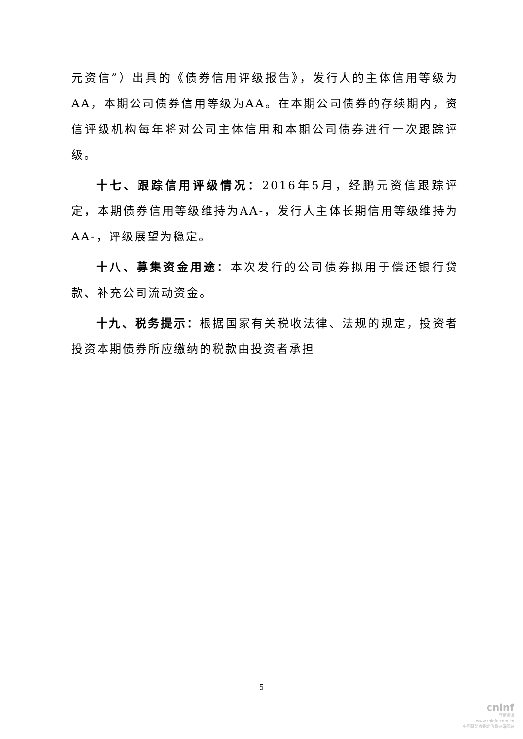元资信”）出具的《债券信用评级报告》，发行人的主体信用等级为AA，本期公司债券信用等级为AA。在本期公司债券的存续期内，资信评级机构每年将对公司主体信用和本期公司债券进行一次跟踪评级。
十七、跟踪信用评级情况：2016年5月，经鹏元资信跟踪评定，本期债券信用等级维持为AA-，发行人主体长期信用等级维持为AA-，评级展望为稳定。
十八、募集资金用途：本次发行的公司债券拟用于偿还银行贷款、补充公司流动资金。
十九、税务提示：根据国家有关税收法律、法规的规定，投资者投资本期债券所应缴纳的税款由投资者承担
5
cninf
巨潮资讯
www.cninfo.com.cn
中国证监会指定信息披露网站